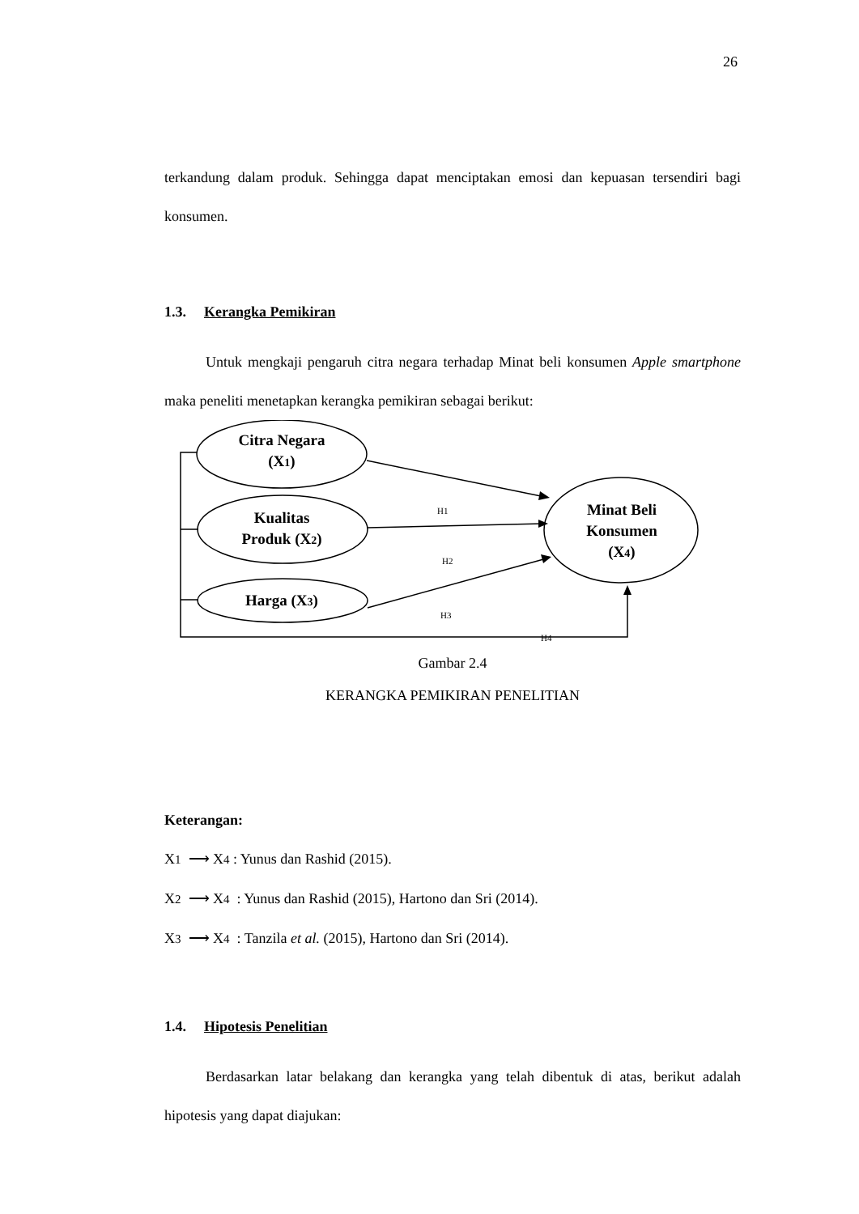26
terkandung dalam produk. Sehingga dapat menciptakan emosi dan kepuasan tersendiri bagi konsumen.
1.3. Kerangka Pemikiran
Untuk mengkaji pengaruh citra negara terhadap Minat beli konsumen Apple smartphone maka peneliti menetapkan kerangka pemikiran sebagai berikut:
Citra Negara
(X1)
Kualitas
Produk (X2)
Harga (X3)
Minat Beli
Konsumen
(X4)
H1
H2
H3
H4
Gambar 2.4
KERANGKA PEMIKIRAN PENELITIAN
Keterangan:
X1 ⟶ X4 : Yunus dan Rashid (2015).
X2 ⟶ X4 : Yunus dan Rashid (2015), Hartono dan Sri (2014).
X3 ⟶ X4 : Tanzila et al. (2015), Hartono dan Sri (2014).
1.4. Hipotesis Penelitian
Berdasarkan latar belakang dan kerangka yang telah dibentuk di atas, berikut adalah hipotesis yang dapat diajukan: